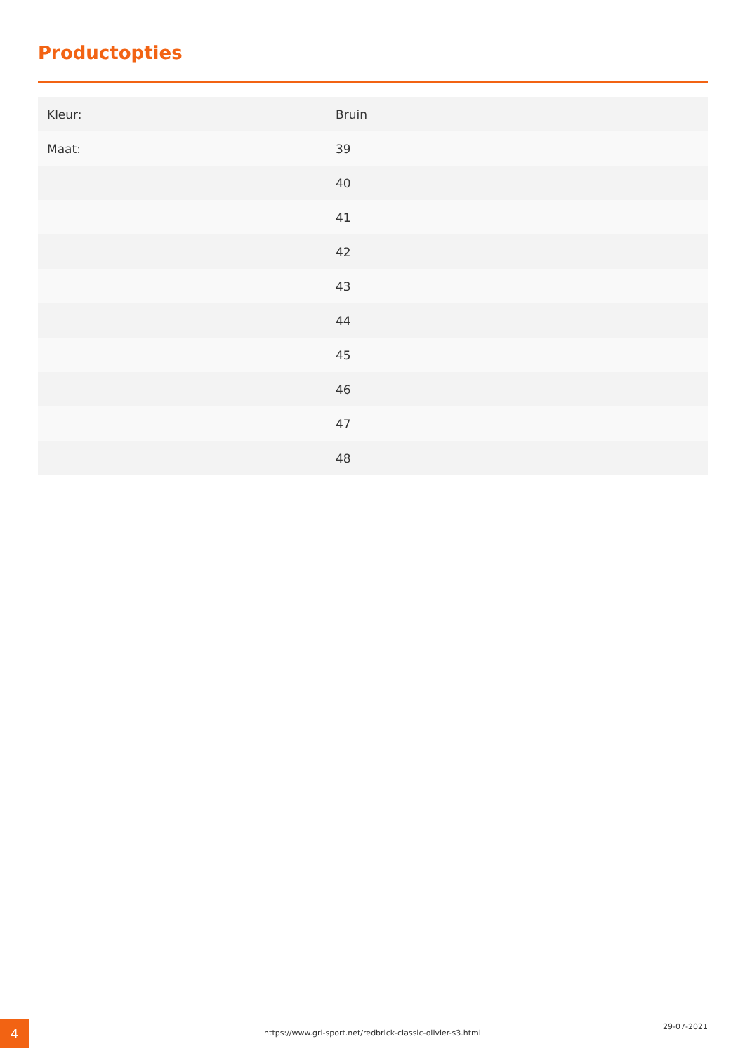Productopties
| Kleur: | Bruin |
| Maat: | 39 |
| | 40 |
| | 41 |
| | 42 |
| | 43 |
| | 44 |
| | 45 |
| | 46 |
| | 47 |
| | 48 |
4 https://www.gri-sport.net/redbrick-classic-olivier-s3.html
29-07-2021